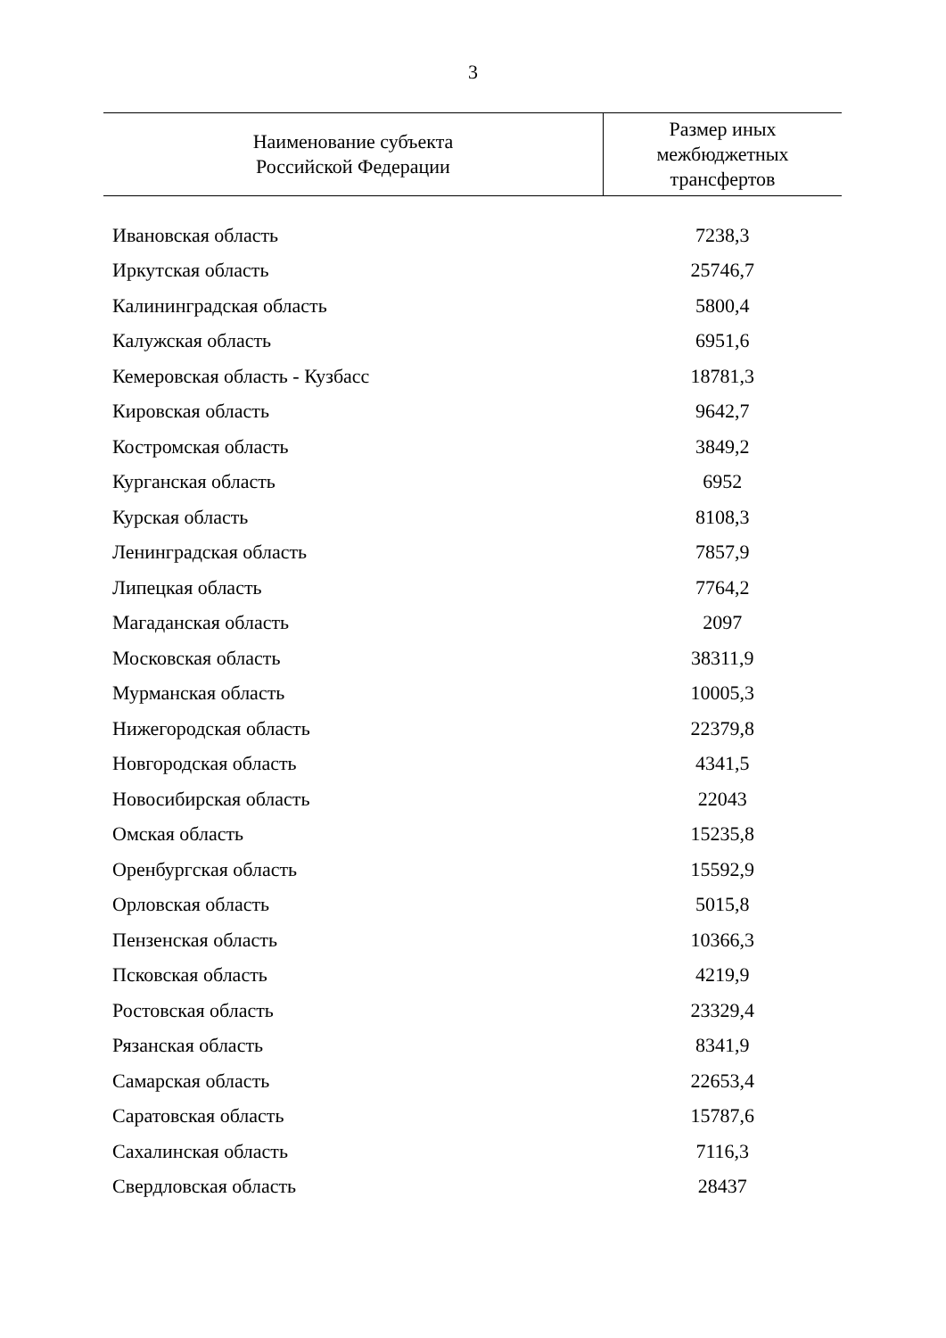3
| Наименование субъекта Российской Федерации | Размер иных межбюджетных трансфертов |
| --- | --- |
| Ивановская область | 7238,3 |
| Иркутская область | 25746,7 |
| Калининградская область | 5800,4 |
| Калужская область | 6951,6 |
| Кемеровская область - Кузбасс | 18781,3 |
| Кировская область | 9642,7 |
| Костромская область | 3849,2 |
| Курганская область | 6952 |
| Курская область | 8108,3 |
| Ленинградская область | 7857,9 |
| Липецкая область | 7764,2 |
| Магаданская область | 2097 |
| Московская область | 38311,9 |
| Мурманская область | 10005,3 |
| Нижегородская область | 22379,8 |
| Новгородская область | 4341,5 |
| Новосибирская область | 22043 |
| Омская область | 15235,8 |
| Оренбургская область | 15592,9 |
| Орловская область | 5015,8 |
| Пензенская область | 10366,3 |
| Псковская область | 4219,9 |
| Ростовская область | 23329,4 |
| Рязанская область | 8341,9 |
| Самарская область | 22653,4 |
| Саратовская область | 15787,6 |
| Сахалинская область | 7116,3 |
| Свердловская область | 28437 |